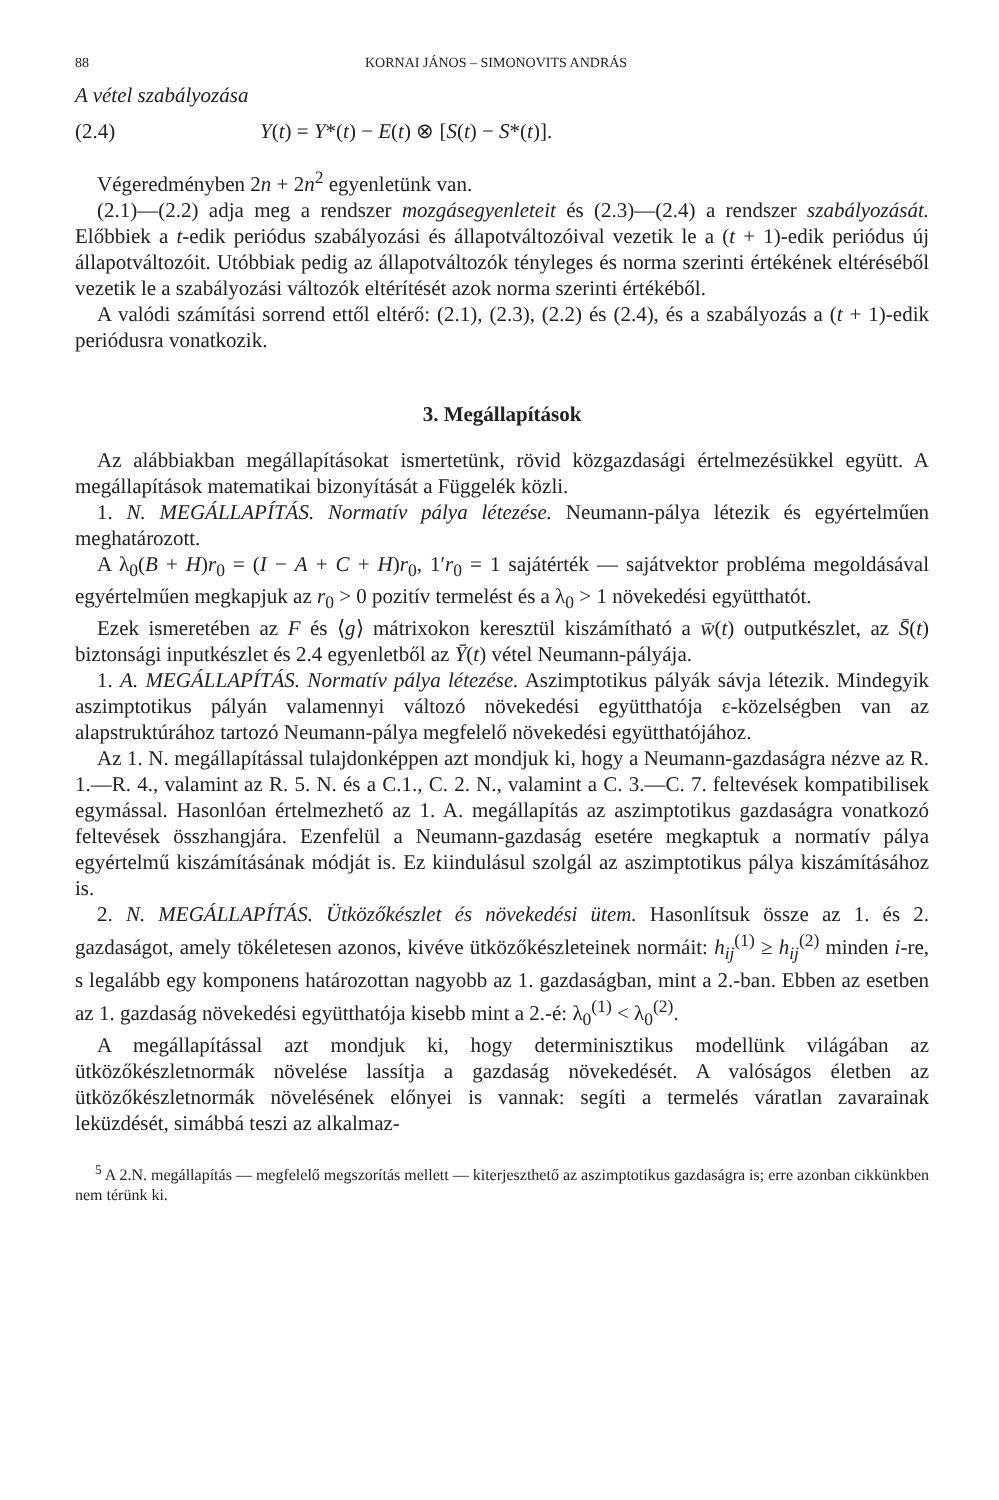88 KORNAI JÁNOS – SIMONOVITS ANDRÁS
A vétel szabályozása
(2.4) Y(t) = Y*(t) − E(t) ⊗ [S(t) − S*(t)].
Végeredményben 2n + 2n<sup>2</sup> egyenletünk van.
(2.1)—(2.2) adja meg a rendszer mozgásegyenleteit és (2.3)—(2.4) a rendszer szabályozását. Előbbiek a t-edik periódus szabályozási és állapotváltozóival vezetik le a (t + 1)-edik periódus új állapotváltozóit. Utóbbiak pedig az állapotváltozók tényleges és norma szerinti értékének eltéréséből vezetik le a szabályozási változók eltérítését azok norma szerinti értékéből.
A valódi számítási sorrend ettől eltérő: (2.1), (2.3), (2.2) és (2.4), és a szabályozás a (t + 1)-edik periódusra vonatkozik.
3. Megállapítások
Az alábbiakban megállapításokat ismertetünk, rövid közgazdasági értelmezésükkel együtt. A megállapítások matematikai bizonyítását a Függelék közli.
1. N. MEGÁLLAPÍTÁS. Normatív pálya létezése. Neumann-pálya létezik és egyértelműen meghatározott.
A λ<sub>0</sub>(B + H)r<sub>0</sub> = (I − A + C + H)r<sub>0</sub>, 1′r<sub>0</sub> = 1 sajátérték — sajátvektor probléma megoldásával egyértelműen megkapjuk az r<sub>0</sub> > 0 pozitív termelést és a λ<sub>0</sub> > 1 növekedési együtthatót.
Ezek ismeretében az F és ⟨g⟩ mátrixokon keresztül kiszámítható a w̄(t) outputkészlet, az S̄(t) biztonsági inputkészlet és 2.4 egyenletből az Ȳ(t) vétel Neumann-pályája.
1. A. MEGÁLLAPÍTÁS. Normatív pálya létezése. Aszimptotikus pályák sávja létezik. Mindegyik aszimptotikus pályán valamennyi változó növekedési együtthatója ε-közelségben van az alapstruktúrához tartozó Neumann-pálya megfelelő növekedési együtthatójához.
Az 1. N. megállapítással tulajdonképpen azt mondjuk ki, hogy a Neumann-gazdaságra nézve az R. 1.—R. 4., valamint az R. 5. N. és a C.1., C. 2. N., valamint a C. 3.—C. 7. feltevések kompatibilisek egymással. Hasonlóan értelmezhető az 1. A. megállapítás az aszimptotikus gazdaságra vonatkozó feltevések összhangjára. Ezenfelül a Neumann-gazdaság esetére megkaptuk a normatív pálya egyértelmű kiszámításának módját is. Ez kiindulásul szolgál az aszimptotikus pálya kiszámításához is.
2. N. MEGÁLLAPÍTÁS. Ütközőkészlet és növekedési ütem. Hasonlítsuk össze az 1. és 2. gazdaságot, amely tökéletesen azonos, kivéve ütközőkészleteinek normáit: h<sub>ij</sub><sup>(1)</sup> ≥ h<sub>ij</sub><sup>(2)</sup> minden i-re, s legalább egy komponens határozottan nagyobb az 1. gazdaságban, mint a 2.-ban. Ebben az esetben az 1. gazdaság növekedési együtthatója kisebb mint a 2.-é: λ<sub>0</sub><sup>(1)</sup> < λ<sub>0</sub><sup>(2)</sup>.
A megállapítással azt mondjuk ki, hogy determinisztikus modellünk világában az ütközőkészletnormák növelése lassítja a gazdaság növekedését. A valóságos életben az ütközőkészletnormák növelésének előnyei is vannak: segíti a termelés váratlan zavarainak leküzdését, simábbá teszi az alkalmaz-
<sup>5</sup> A 2.N. megállapítás — megfelelő megszorítás mellett — kiterjeszthető az aszimptotikus gazdaságra is; erre azonban cikkünkben nem térünk ki.